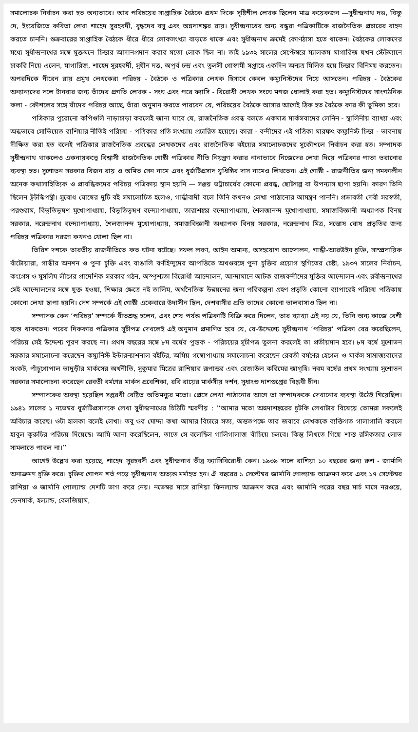সমালোচক নির্বাচন করা হত অন্যভাবে। আর পরিচয়ের সাপ্তাহিক বৈঠকে প্রথম দিকে সৃষ্টিশীল লেখক ছিলেন মাত্র কয়েকজন —সুধীন্দ্রনাথ দত্ত, বিষ্ণু দে, ইংরেজিতে কবিতা লেখা শাহেদ সুরহবর্দী, বুদ্ধদেব বসু এবং অন্নদাশঙ্কর রায়। সুধীন্দ্রনাথের অন্য বন্ধুরা পত্রিকাটিকে রাজনৈতিক প্রচারের বাহন করতে চাননি। শুক্রবারের সাপ্তাহিক বৈঠকে ধীরে ধীরে লোকসংখ্যা বাড়তে থাকে এবং সুধীন্দ্রনাথ ক্রমেই কোণঠাসা হতে থাকেন। বৈঠকের লোকদের মধ্যে সুধীন্দ্রনাথের সঙ্গে মুক্তমনে চিন্তার আদানপ্রদান করার মতো লোক ছিল না। তাই ১৯৩২ সালের সেপ্টেম্বরে ম্যালকম মাগারিজ যখন স্টেটম্যানে চাকরি নিয়ে এলেন, মাগারিজ, শাহেদ সুরহবর্দী, সুধীন দত্ত, অপূর্ব চন্দ্র এবং তুলসী গোস্বামী সপ্তাহে একদিন অন্যত্র মিলিত হয়ে চিন্তার বিনিময় করতেন। অপরদিকে নীরেন রায় প্রমুখ লেখকেরা পরিচয় - বৈঠকে ও পত্রিকার লেখক হিসাবে কেবল কম্যুনিস্টদের নিয়ে আসতেন। পরিচয় - বৈঠকের অন্যান্যদের দলে টানবার জন্য তাঁদের প্রগতি লেখক - সংঘ এবং পরে ফ্যাসি - বিরোধী লেখক সংঘে মগজ ধোলাই করা হত। কম্যুনিস্টদের সাংগঠনিক কলা - কৌশলের সঙ্গে যাঁদের পরিচয় আছে, তাঁরা অনুমান করতে পারবেন যে, পরিচয়ের বৈঠকে আসার আগেই ঠিক হত বৈঠকে কার কী ভূমিকা হবে।
পত্রিকার পুরোনো কপিগুলি নাড়াচাড়া করলেই জানা যাবে যে, রাজনৈতিক প্রবন্ধ বলতে একমাত্র মার্কসবাদের লেনিন - স্থালিনীয় ব্যাখ্যা এবং অন্ধভাবে সোভিয়েত রাশিয়ার নীতিই পরিচয় - পত্রিকার প্রতি সংখ্যায় প্রচারিত হয়েছে। কারা - বন্দীদের এই পত্রিকা মারফৎ কম্যুনিস্ট চিন্তা - ভাবনায় দীক্ষিত করা হত বলেই পত্রিকার রাজনৈতিক প্রবন্ধের লেখকদের এবং রাজনৈতিক বইয়ের সমালোচকদের সুকৌশলে নির্বাচন করা হত। সম্পাদক সুধীন্দ্রনাথ থাকলেও একনায়কত্বে বিশ্বাসী রাজনৈতিক গোষ্ঠী পত্রিকার নীতি নিয়ন্ত্রণ করার নানাভাবে নিজেদের লেখা দিয়ে পত্রিকার পাতা ভরানোর ব্যবস্থা হত। সুশোভন সরকার বিজন রায় ও অমিত সেন নামে এবং ধূর্জটিপ্রসাদ যুধিষ্ঠির দাস নামেও লিখতেন। এই গোষ্ঠী - রাজনীতির জন্য সমকালীন অনেক কথাসাহিত্যিক ও প্রাবন্ধিকদের পরিচয় পত্রিকায় স্থান হয়নি — সঞ্জয় ভট্টাচার্যের কোনো প্রবন্ধ, ছোটগল্প বা উপন্যাস ছাপা হয়নি। কারণ তিনি ছিলেন ট্রটস্কিপন্থী। সুবোধ ঘোষের দুটি বই সমালোচিত হলেও, গান্ধীবাদী বলে তিনি কখনও লেখা পাঠানোর আমন্ত্রণ পাননি। প্রভাবতী দেবী সরস্বতী, পরশুরাম, বিভূতিভূষণ মুখোপাধ্যায়, বিভূতিভূষণ বন্দ্যোপাধ্যায়, তারাশঙ্কর বন্দ্যোপাধ্যায়, শৈলজানন্দ মুখোপাধ্যায়, সমাজবিজ্ঞানী অধ্যাপক বিনয় সরকার, নরেন্দ্রনাথ বন্দ্যোপাধ্যায়, শৈলজানন্দ মুখোপাধ্যায়, সমাজবিজ্ঞানী অধ্যাপক বিনয় সরকার, নরেন্দ্রনাথ মিত্র, সন্তোষ ঘোষ প্রভৃতির জন্য পরিচয় পত্রিকার দরজা কখনও খোলা ছিল না।
তিরিশ দশকে ভারতীয় রাজনীতিতে কত ঘটনা ঘটেছে। সফল লবণ, আইন অমান্য, অসহযোগ আন্দোলন, গান্ধী-আরউইন চুক্তি, সাম্প্রদায়িক বাঁটোয়ারা, গান্ধীর অনশন ও পুনা চুক্তি এবং বাঙালি বর্ণহিন্দুদের আপত্তিতে অখণ্ডবঙ্গে পুনা চুক্তির প্রয়োগ স্থগিতের চেষ্টা, ১৯৩৭ সালের নির্বাচন, কংগ্রেস ও মুসলিম লীগের প্রাদেশিক সরকার গঠন, অস্পৃশ্যতা বিরোধী আন্দোলন, আন্দামানে আটক রাজবন্দীদের মুক্তির আন্দোলন এবং রবীন্দ্রনাথের সেই আন্দোলনের সঙ্গে যুক্ত হওয়া, শিক্ষার ক্ষেত্রে নই তালিম, অর্থনৈতিক উন্নয়নের জন্য পরিকল্পনা গ্রহণ প্রভৃতি কোনো ব্যাপারেই পরিচয় পত্রিকায় কোনো লেখা ছাপা হয়নি। দেশ সম্পর্কে এই গোষ্ঠী একেবারে উদাসীন ছিল, দেশবাসীর প্রতি তাদের কোনো ভালবাসাও ছিল না।
সম্পাদক কেন ‘পরিচয়’ সম্পর্কে বীতশ্রদ্ধ হলেন, এবং শেষ পর্যন্ত পত্রিকাটি বিক্রি করে দিলেন, তার ব্যাখ্যা এই নয় যে, তিনি অন্য কাজে বেশী ব্যস্ত থাকতেন। পরের দিককার পত্রিকার সূচীপত্র দেখলেই এই অনুমান প্রমাণিত হবে যে, যে-উদ্দেশ্যে সুধীন্দ্রনাথ ‘পরিচয়’ পত্রিকা বের করেছিলেন, পরিচয় সেই উদ্দেশ্য পূরণ করছে না। প্রথম বছরের সঙ্গে ৮ম বর্ষের পুস্তক - পরিচয়ের সূচীপত্র তুলনা করলেই তা প্রতীয়মান হবে। ৮ম বর্ষে সুশোভন সরকার সমালোচনা করেছেন কম্যুনিস্ট ইন্টারন্যাশনাল বইটির, অমিয় গঙ্গোপাধ্যায় সমালোচনা করেছেন রেবতী বর্মণের হেগেল ও মার্কস সাম্রাজ্যবাদের সংকট, পাঁচুগোপাল ভাদুড়ীর মার্কসের অর্থনীতি, সুকুমার মিত্রের রাশিয়ার রূপান্তর এবং রেজাউল করিমের জাগৃহি। নবম বর্ষের প্রথম সংখ্যায় সুশোভন সরকার সমালোচনা করেছেন রেবতী বর্মণের মার্কস প্রবেশিকা, রবি রায়ের মার্কসীয় দর্শন, সুধাংশু দাশগুপ্তের বিপ্লবী চীন।
সম্পাদকের অবস্থা হয়েছিল সপ্তরথী বেষ্টিত অভিমন্যুর মতো। প্রেসে লেখা পাঠানোর আগে তা সম্পাদককে দেখানোর ব্যবস্থা উঠেই গিয়েছিল। ১৯৪১ সালের ১ নভেম্বর ধূর্জটিপ্রসাদকে লেখা সুধীন্দ্রনাথের চিঠিটি স্মরণীয় : ‘‘আমার মতো অন্নদাশঙ্করের চুটকি লেখাটার বিষেয়ে তোমরা সকলেই অবিচার করেছ। ওটা হালকা বলেই লেখা। তবু ওর মোদ্দা কথা আমার বিচারে সত্য, অন্ততপক্ষে তার জবাবে লেখককে ব্যক্তিগত গালাগালি করলে হাবুল কুরুচির পরিচয় দিয়েছে। আমি আনা করেছিলেন, তাতে সে বলেছিল গালিগালাজ বাঁচিয়ে চলবে। কিন্তু লিখতে গিয়ে শাস্ত রসিকতার লোভ সামলাতে পারল না।’’
আগেই উল্লেখ করা হয়েছে, শাহেদ সুরহবর্দী এবং সুধীন্দ্রনাথ তীব্র ফ্যাসিবিরোধী কেন। ১৯৩৯ সালে রাশিয়া ১০ বছরের জন্য রুশ - জার্মানি অনাক্রমণ চুক্তি করে। চুক্তির গোপন শর্ত পড়ে সুধীন্দ্রনাথ অত্যন্ত মর্মাহত হন। ঐ বছরের ১ সেপ্টেম্বর জার্মানি পোল্যান্ড আক্রমণ করে এবং ১৭ সেপ্টেম্বর রাশিয়া ও জার্মানি পোল্যান্ড দেশটি ভাগ করে নেয়। নভেম্বর মাসে রাশিয়া ফিনল্যান্ড আক্রমণ করে এবং জার্মানি পরের বছর মার্চ মাসে নরওয়ে, ডেনমার্ক, হল্যান্ড, বেলজিয়াম,